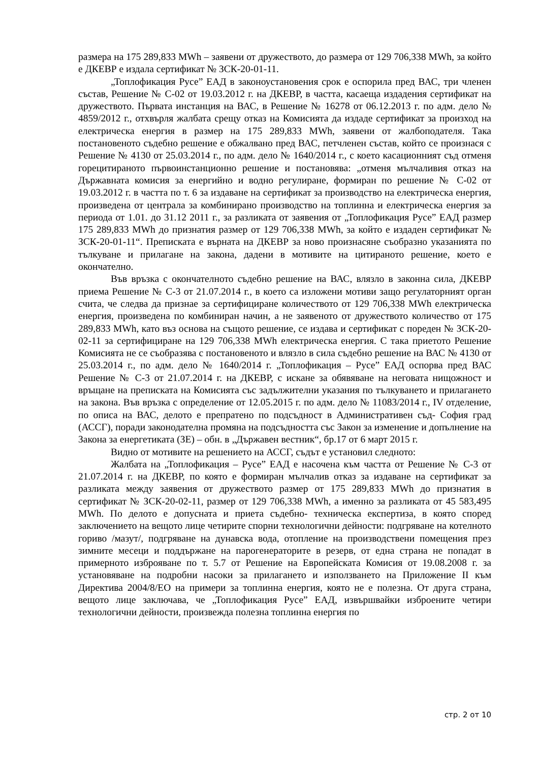размера на 175 289,833 MWh – заявени от дружеството, до размера от 129 706,338 MWh, за който е ДКЕВР е издала сертификат № ЗСК-20-01-11.
„Топлофикация Русе” ЕАД в законоустановения срок е оспорила пред ВАС, три членен състав, Решение № С-02 от 19.03.2012 г. на ДКЕВР, в частта, касаеща издадения сертификат на дружеството. Първата инстанция на ВАС, в Решение № 16278 от 06.12.2013 г. по адм. дело № 4859/2012 г., отхвърля жалбата срещу отказ на Комисията да издаде сертификат за произход на електрическа енергия в размер на 175 289,833 MWh, заявени от жалбоподателя. Така постановеното съдебно решение е обжалвано пред ВАС, петчленен състав, който се произнася с Решение № 4130 от 25.03.2014 г., по адм. дело № 1640/2014 г., с което касационният съд отменя горецитираното първоинстанционно решение и постановява: „отменя мълчаливия отказ на Държавната комисия за енергийно и водно регулиране, формиран по решение № С-02 от 19.03.2012 г. в частта по т. 6 за издаване на сертификат за производство на електрическа енергия, произведена от централа за комбинирано производство на топлинна и електрическа енергия за периода от 1.01. до 31.12 2011 г., за разликата от заявения от „Топлофикация Русе” ЕАД размер 175 289,833 MWh до признатия размер от 129 706,338 MWh, за който е издаден сертификат № ЗСК-20-01-11“. Преписката е върната на ДКЕВР за ново произнасяне съобразно указанията по тълкуване и прилагане на закона, дадени в мотивите на цитираното решение, което е окончателно.
Във връзка с окончателното съдебно решение на ВАС, влязло в законна сила, ДКЕВР приема Решение № С-3 от 21.07.2014 г., в което са изложени мотиви защо регулаторният орган счита, че следва да признае за сертифициране количеството от 129 706,338 MWh електрическа енергия, произведена по комбиниран начин, а не заявеното от дружеството количество от 175 289,833 MWh, като въз основа на същото решение, се издава и сертификат с пореден № ЗСК-20-02-11 за сертифициране на 129 706,338 MWh електрическа енергия. С така приетото Решение Комисията не се съобразява с постановеното и влязло в сила съдебно решение на ВАС № 4130 от 25.03.2014 г., по адм. дело № 1640/2014 г. „Топлофикация – Русе” ЕАД оспорва пред ВАС Решение № С-3 от 21.07.2014 г. на ДКЕВР, с искане за обявяване на неговата нищожност и връщане на преписката на Комисията със задължителни указания по тълкуването и прилагането на закона. Във връзка с определение от 12.05.2015 г. по адм. дело № 11083/2014 г., IV отделение, по описа на ВАС, делото е препратено по подсъдност в Административен съд- София град (АССГ), поради законодателна промяна на подсъдността със Закон за изменение и допълнение на Закона за енергетиката (ЗЕ) – обн. в „Държавен вестник“, бр.17 от 6 март 2015 г.
Видно от мотивите на решението на АССГ, съдът е установил следното:
Жалбата на „Топлофикация – Русе” ЕАД е насочена към частта от Решение № С-3 от 21.07.2014 г. на ДКЕВР, по която е формиран мълчалив отказ за издаване на сертификат за разликата между заявения от дружеството размер от 175 289,833 MWh до признатия в сертификат № ЗСК-20-02-11, размер от 129 706,338 MWh, а именно за разликата от 45 583,495 MWh. По делото е допусната и приета съдебно- техническа експертиза, в която според заключението на вещото лице четирите спорни технологични дейности: подгряване на котелното гориво /мазут/, подгряване на дунавска вода, отопление на производствени помещения през зимните месеци и поддържане на парогенераторите в резерв, от една страна не попадат в примерното изброяване по т. 5.7 от Решение на Европейската Комисия от 19.08.2008 г. за установяване на подробни насоки за прилагането и използването на Приложение II към Директива 2004/8/ЕО на примери за топлинна енергия, която не е полезна. От друга страна, вещото лице заключава, че „Топлофикация Русе” ЕАД, извършвайки изброените четири технологични дейности, произвежда полезна топлинна енергия по
стр. 2 от 10